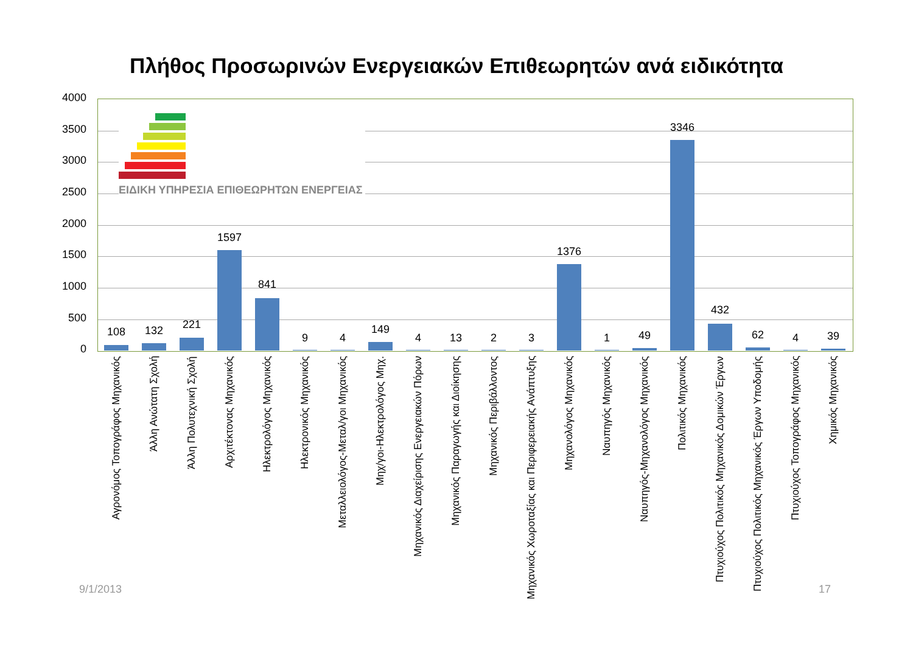Πλήθος Προσωρινών Ενεργειακών Επιθεωρητών ανά ειδικότητα
4000
3500
3000
2500
2000
1500
1000
500
0
ΕΙΔΙΚΗ ΥΠΗΡΕΣΙΑ ΕΠΙΘΕΩΡΗΤΩΝ ΕΝΕΡΓΕΙΑΣ
108
132
221
1597
841
9
4
149
4
13
2
3
1376
1
49
3346
432
62
4
39
Αγρονόμος Τοπογράφος Μηχανικός
Άλλη Ανώτατη Σχολή
Άλλη Πολυτεχνική Σχολή
Αρχιτέκτονας Μηχανικός
Ηλεκτρολόγος Μηχανικός
Ηλεκτρονικός Μηχανικός
Μεταλλειολόγος-Μεταλ/γοι Μηχανικός
Μηχ/γοι-Ηλεκτρολόγος Μηχ.
Μηχανικός Διαχείρισης Ενεργειακών Πόρων
Μηχανικός Παραγωγής και Διοίκησης
Μηχανικός Περιβάλλοντος
Μηχανικός Χωροταξίας και Περιφερειακής Ανάπτυξης
Μηχανολόγος Μηχανικός
Ναυπηγός Μηχανικός
Ναυπηγός-Μηχανολόγος Μηχανικός
Πολιτικός Μηχανικός
Πτυχιούχος Πολιτικός Μηχανικός Δομικών Έργων
Πτυχιούχος Πολιτικός Μηχανικός Έργων Υποδομής
Πτυχιούχος Τοπογράφος Μηχανικός
Χημικός Μηχανικός
9/1/2013 17